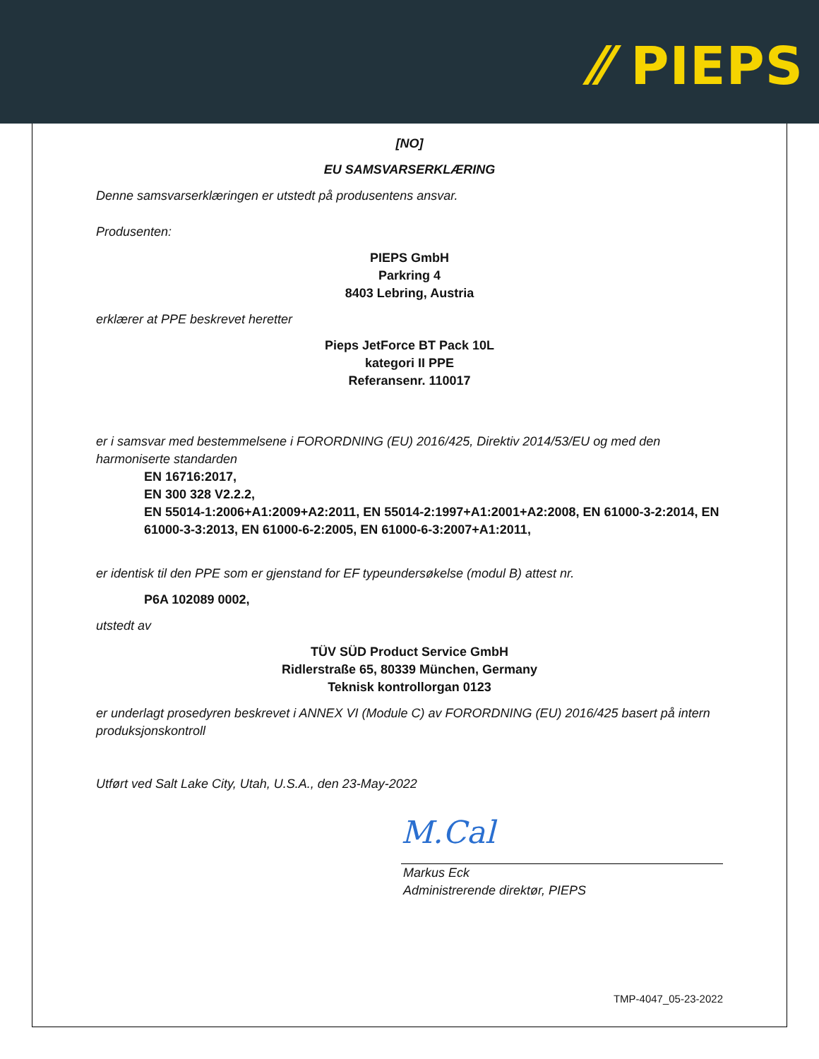⁄⁄ PIEPS
[NO]
EU SAMSVARSERKLÆRING
Denne samsvarserklæringen er utstedt på produsentens ansvar.
Produsenten:
PIEPS GmbH
Parkring 4
8403 Lebring, Austria
erklærer at PPE beskrevet heretter
Pieps JetForce BT Pack 10L
kategori II PPE
Referansenr. 110017
er i samsvar med bestemmelsene i FORORDNING (EU) 2016/425, Direktiv 2014/53/EU og med den harmoniserte standarden
EN 16716:2017,
EN 300 328 V2.2.2,
EN 55014-1:2006+A1:2009+A2:2011, EN 55014-2:1997+A1:2001+A2:2008, EN 61000-3-2:2014, EN 61000-3-3:2013, EN 61000-6-2:2005, EN 61000-6-3:2007+A1:2011,
er identisk til den PPE som er gjenstand for EF typeundersøkelse (modul B) attest nr.
P6A 102089 0002,
utstedt av
TÜV SÜD Product Service GmbH
Ridlerstraße 65, 80339 München, Germany
Teknisk kontrollorgan 0123
er underlagt prosedyren beskrevet i ANNEX VI (Module C) av FORORDNING (EU) 2016/425 basert på intern produksjonskontroll
Utført ved Salt Lake City, Utah, U.S.A., den 23-May-2022
M.Cal
Markus Eck
Administrerende direktør, PIEPS
TMP-4047_05-23-2022